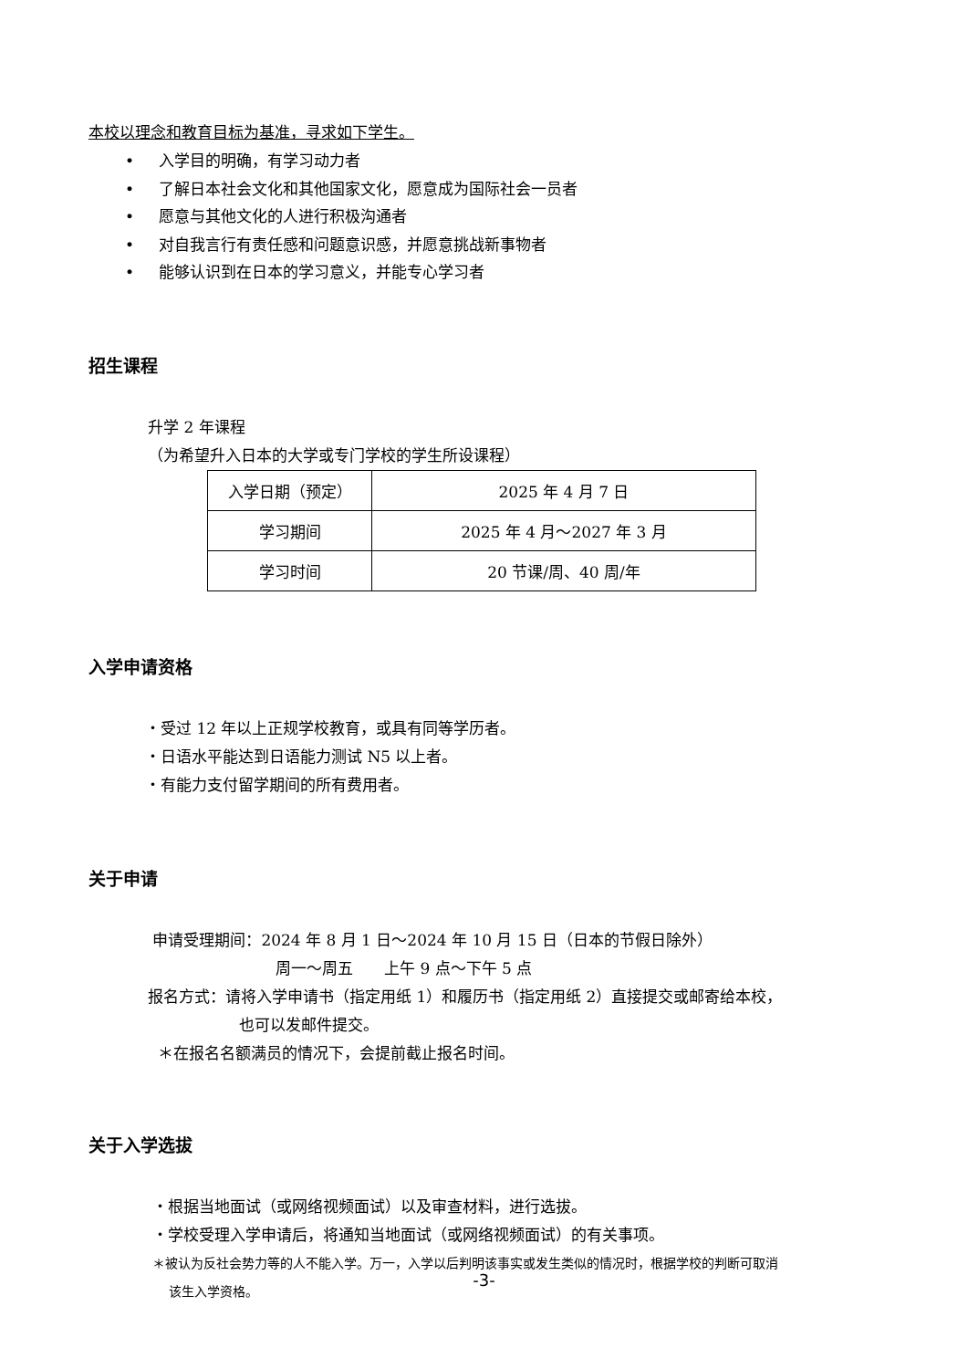本校以理念和教育目标为基准，寻求如下学生。
• 入学目的明确，有学习动力者
• 了解日本社会文化和其他国家文化，愿意成为国际社会一员者
• 愿意与其他文化的人进行积极沟通者
• 对自我言行有责任感和问题意识感，并愿意挑战新事物者
• 能够认识到在日本的学习意义，并能专心学习者
招生课程
升学 2 年课程
（为希望升入日本的大学或专门学校的学生所设课程）
| 入学日期（预定） | 2025 年 4 月 7 日 |
| 学习期间 | 2025 年 4 月～2027 年 3 月 |
| 学习时间 | 20 节课/周、40 周/年 |
入学申请资格
・受过 12 年以上正规学校教育，或具有同等学历者。
・日语水平能达到日语能力测试 N5 以上者。
・有能力支付留学期间的所有费用者。
关于申请
申请受理期间：2024 年 8 月 1 日～2024 年 10 月 15 日（日本的节假日除外）
周一～周五　　上午 9 点～下午 5 点
报名方式：请将入学申请书（指定用纸 1）和履历书（指定用纸 2）直接提交或邮寄给本校，
也可以发邮件提交。
＊在报名名额满员的情况下，会提前截止报名时间。
关于入学选拔
・根据当地面试（或网络视频面试）以及审查材料，进行选拔。
・学校受理入学申请后，将通知当地面试（或网络视频面试）的有关事项。
＊被认为反社会势力等的人不能入学。万一，入学以后判明该事实或发生类似的情况时，根据学校的判断可取消
该生入学资格。
-3-